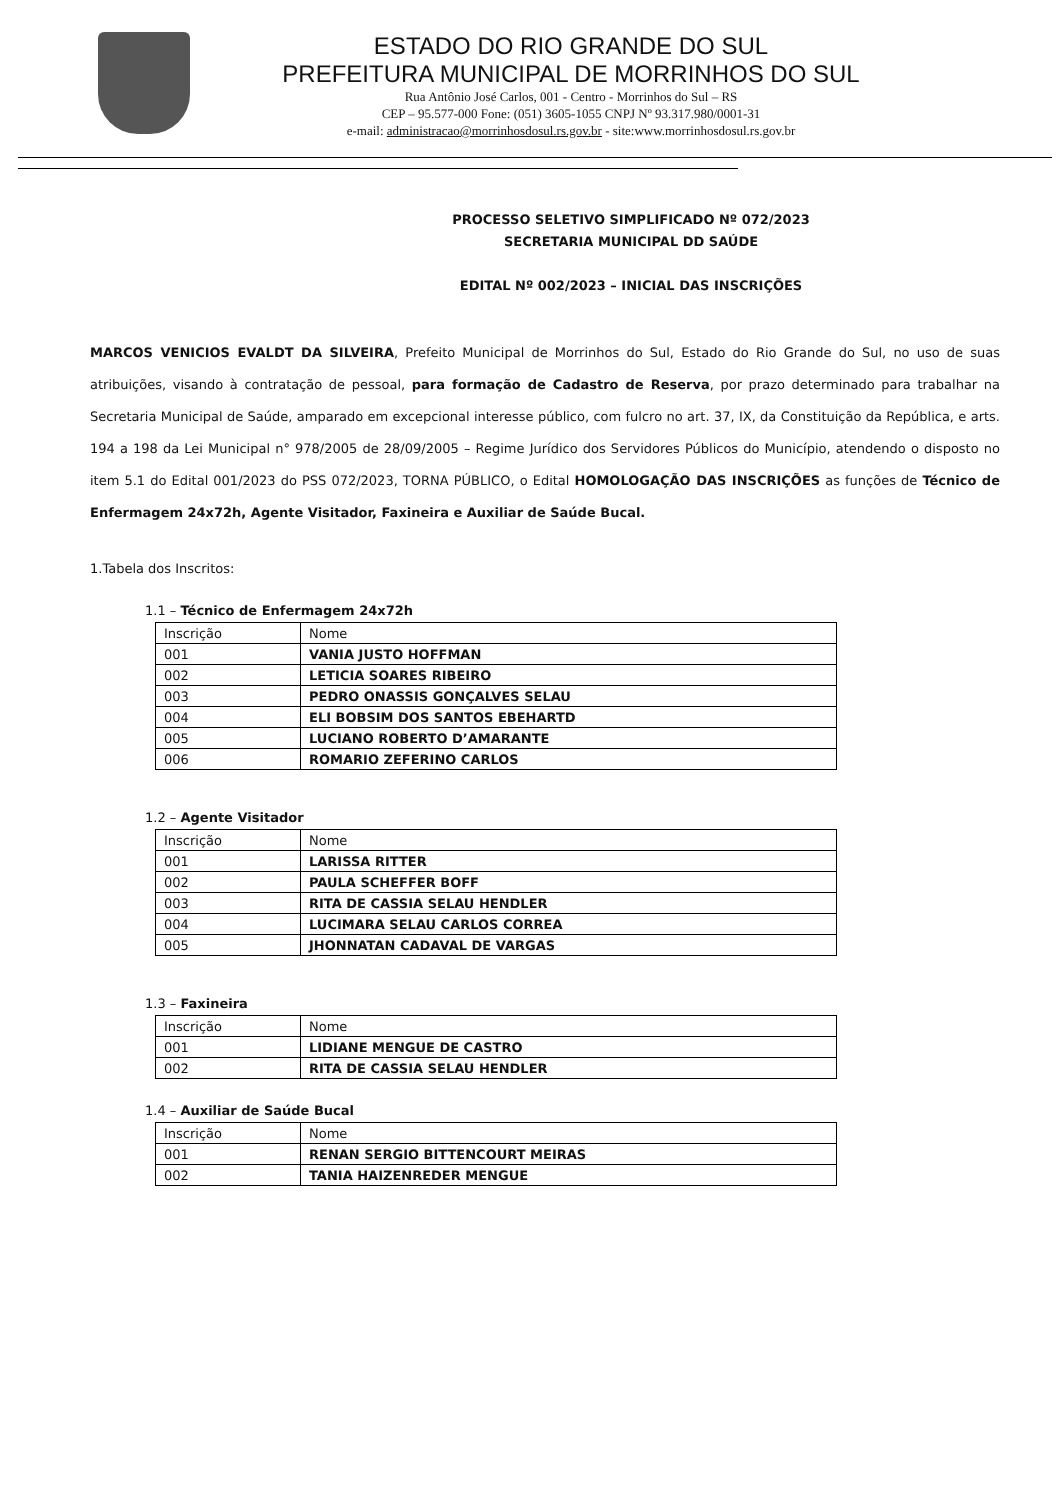ESTADO DO RIO GRANDE DO SUL
PREFEITURA MUNICIPAL DE MORRINHOS DO SUL
Rua Antônio José Carlos, 001 - Centro - Morrinhos do Sul – RS
CEP – 95.577-000 Fone: (051) 3605-1055 CNPJ Nº 93.317.980/0001-31
e-mail: administracao@morrinhosdosul.rs.gov.br - site:www.morrinhosdosul.rs.gov.br
PROCESSO SELETIVO SIMPLIFICADO Nº 072/2023
SECRETARIA MUNICIPAL DD SAÚDE
EDITAL Nº 002/2023 – INICIAL DAS INSCRIÇÕES
MARCOS VENICIOS EVALDT DA SILVEIRA, Prefeito Municipal de Morrinhos do Sul, Estado do Rio Grande do Sul, no uso de suas atribuições, visando à contratação de pessoal, para formação de Cadastro de Reserva, por prazo determinado para trabalhar na Secretaria Municipal de Saúde, amparado em excepcional interesse público, com fulcro no art. 37, IX, da Constituição da República, e arts. 194 a 198 da Lei Municipal n° 978/2005 de 28/09/2005 – Regime Jurídico dos Servidores Públicos do Município, atendendo o disposto no item 5.1 do Edital 001/2023 do PSS 072/2023, TORNA PÚBLICO, o Edital HOMOLOGAÇÃO DAS INSCRIÇÕES as funções de Técnico de Enfermagem 24x72h, Agente Visitador, Faxineira e Auxiliar de Saúde Bucal.
1.Tabela dos Inscritos:
1.1 – Técnico de Enfermagem 24x72h
| Inscrição | Nome |
| 001 | VANIA JUSTO HOFFMAN |
| 002 | LETICIA SOARES RIBEIRO |
| 003 | PEDRO ONASSIS GONÇALVES SELAU |
| 004 | ELI BOBSIM DOS SANTOS EBEHARTD |
| 005 | LUCIANO ROBERTO D’AMARANTE |
| 006 | ROMARIO ZEFERINO CARLOS |
1.2 – Agente Visitador
| Inscrição | Nome |
| 001 | LARISSA RITTER |
| 002 | PAULA SCHEFFER BOFF |
| 003 | RITA DE CASSIA SELAU HENDLER |
| 004 | LUCIMARA SELAU CARLOS CORREA |
| 005 | JHONNATAN CADAVAL DE VARGAS |
1.3 – Faxineira
| Inscrição | Nome |
| 001 | LIDIANE MENGUE DE CASTRO |
| 002 | RITA DE CASSIA SELAU HENDLER |
1.4 – Auxiliar de Saúde Bucal
| Inscrição | Nome |
| 001 | RENAN SERGIO BITTENCOURT MEIRAS |
| 002 | TANIA HAIZENREDER MENGUE |